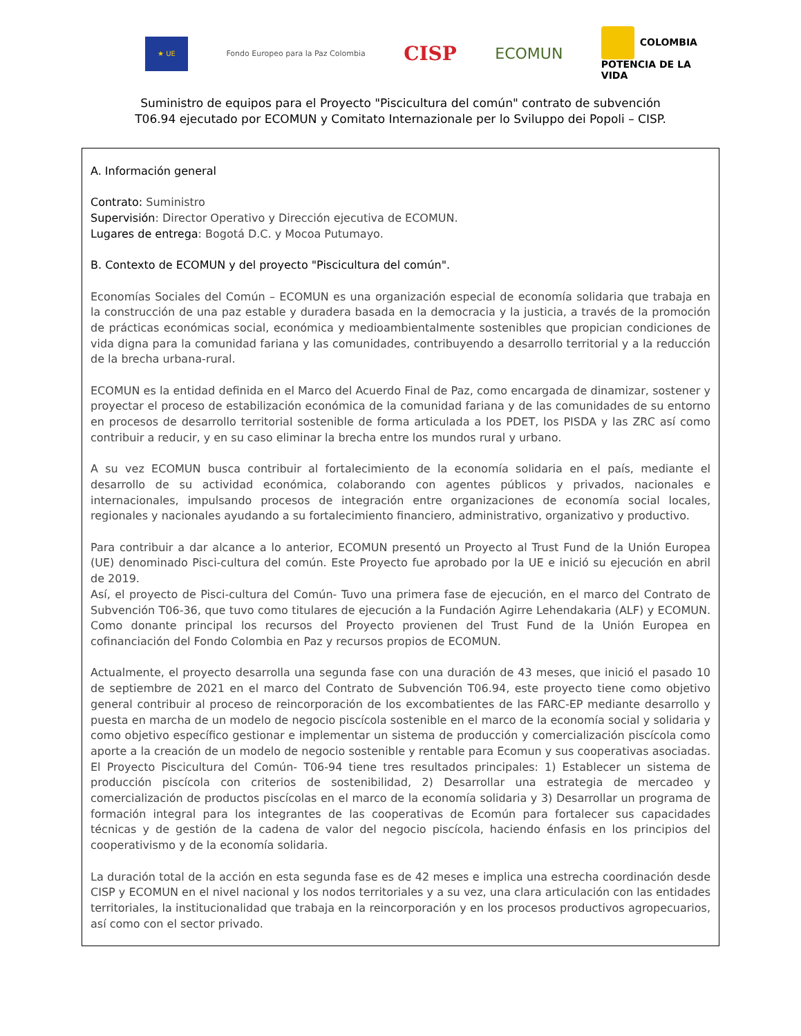★ UE
Fondo Europeo para la Paz Colombia
CISP
ECOMUN
COLOMBIA
POTENCIA DE LA
VIDA
Suministro de equipos para el Proyecto "Piscicultura del común" contrato de subvención
T06.94 ejecutado por ECOMUN y Comitato Internazionale per lo Sviluppo dei Popoli – CISP.
A. Información general
Contrato: Suministro
Supervisión: Director Operativo y Dirección ejecutiva de ECOMUN.
Lugares de entrega: Bogotá D.C. y Mocoa Putumayo.
B. Contexto de ECOMUN y del proyecto "Piscicultura del común".
Economías Sociales del Común – ECOMUN es una organización especial de economía solidaria que trabaja en la construcción de una paz estable y duradera basada en la democracia y la justicia, a través de la promoción de prácticas económicas social, económica y medioambientalmente sostenibles que propician condiciones de vida digna para la comunidad fariana y las comunidades, contribuyendo a desarrollo territorial y a la reducción de la brecha urbana-rural.
ECOMUN es la entidad definida en el Marco del Acuerdo Final de Paz, como encargada de dinamizar, sostener y proyectar el proceso de estabilización económica de la comunidad fariana y de las comunidades de su entorno en procesos de desarrollo territorial sostenible de forma articulada a los PDET, los PISDA y las ZRC así como contribuir a reducir, y en su caso eliminar la brecha entre los mundos rural y urbano.
A su vez ECOMUN busca contribuir al fortalecimiento de la economía solidaria en el país, mediante el desarrollo de su actividad económica, colaborando con agentes públicos y privados, nacionales e internacionales, impulsando procesos de integración entre organizaciones de economía social locales, regionales y nacionales ayudando a su fortalecimiento financiero, administrativo, organizativo y productivo.
Para contribuir a dar alcance a lo anterior, ECOMUN presentó un Proyecto al Trust Fund de la Unión Europea (UE) denominado Pisci-cultura del común. Este Proyecto fue aprobado por la UE e inició su ejecución en abril de 2019.
Así, el proyecto de Pisci-cultura del Común- Tuvo una primera fase de ejecución, en el marco del Contrato de Subvención T06-36, que tuvo como titulares de ejecución a la Fundación Agirre Lehendakaria (ALF) y ECOMUN. Como donante principal los recursos del Proyecto provienen del Trust Fund de la Unión Europea en cofinanciación del Fondo Colombia en Paz y recursos propios de ECOMUN.
Actualmente, el proyecto desarrolla una segunda fase con una duración de 43 meses, que inició el pasado 10 de septiembre de 2021 en el marco del Contrato de Subvención T06.94, este proyecto tiene como objetivo general contribuir al proceso de reincorporación de los excombatientes de las FARC-EP mediante desarrollo y puesta en marcha de un modelo de negocio piscícola sostenible en el marco de la economía social y solidaria y como objetivo específico gestionar e implementar un sistema de producción y comercialización piscícola como aporte a la creación de un modelo de negocio sostenible y rentable para Ecomun y sus cooperativas asociadas. El Proyecto Piscicultura del Común- T06-94 tiene tres resultados principales: 1) Establecer un sistema de producción piscícola con criterios de sostenibilidad, 2) Desarrollar una estrategia de mercadeo y comercialización de productos piscícolas en el marco de la economía solidaria y 3) Desarrollar un programa de formación integral para los integrantes de las cooperativas de Ecomún para fortalecer sus capacidades técnicas y de gestión de la cadena de valor del negocio piscícola, haciendo énfasis en los principios del cooperativismo y de la economía solidaria.
La duración total de la acción en esta segunda fase es de 42 meses e implica una estrecha coordinación desde CISP y ECOMUN en el nivel nacional y los nodos territoriales y a su vez, una clara articulación con las entidades territoriales, la institucionalidad que trabaja en la reincorporación y en los procesos productivos agropecuarios, así como con el sector privado.